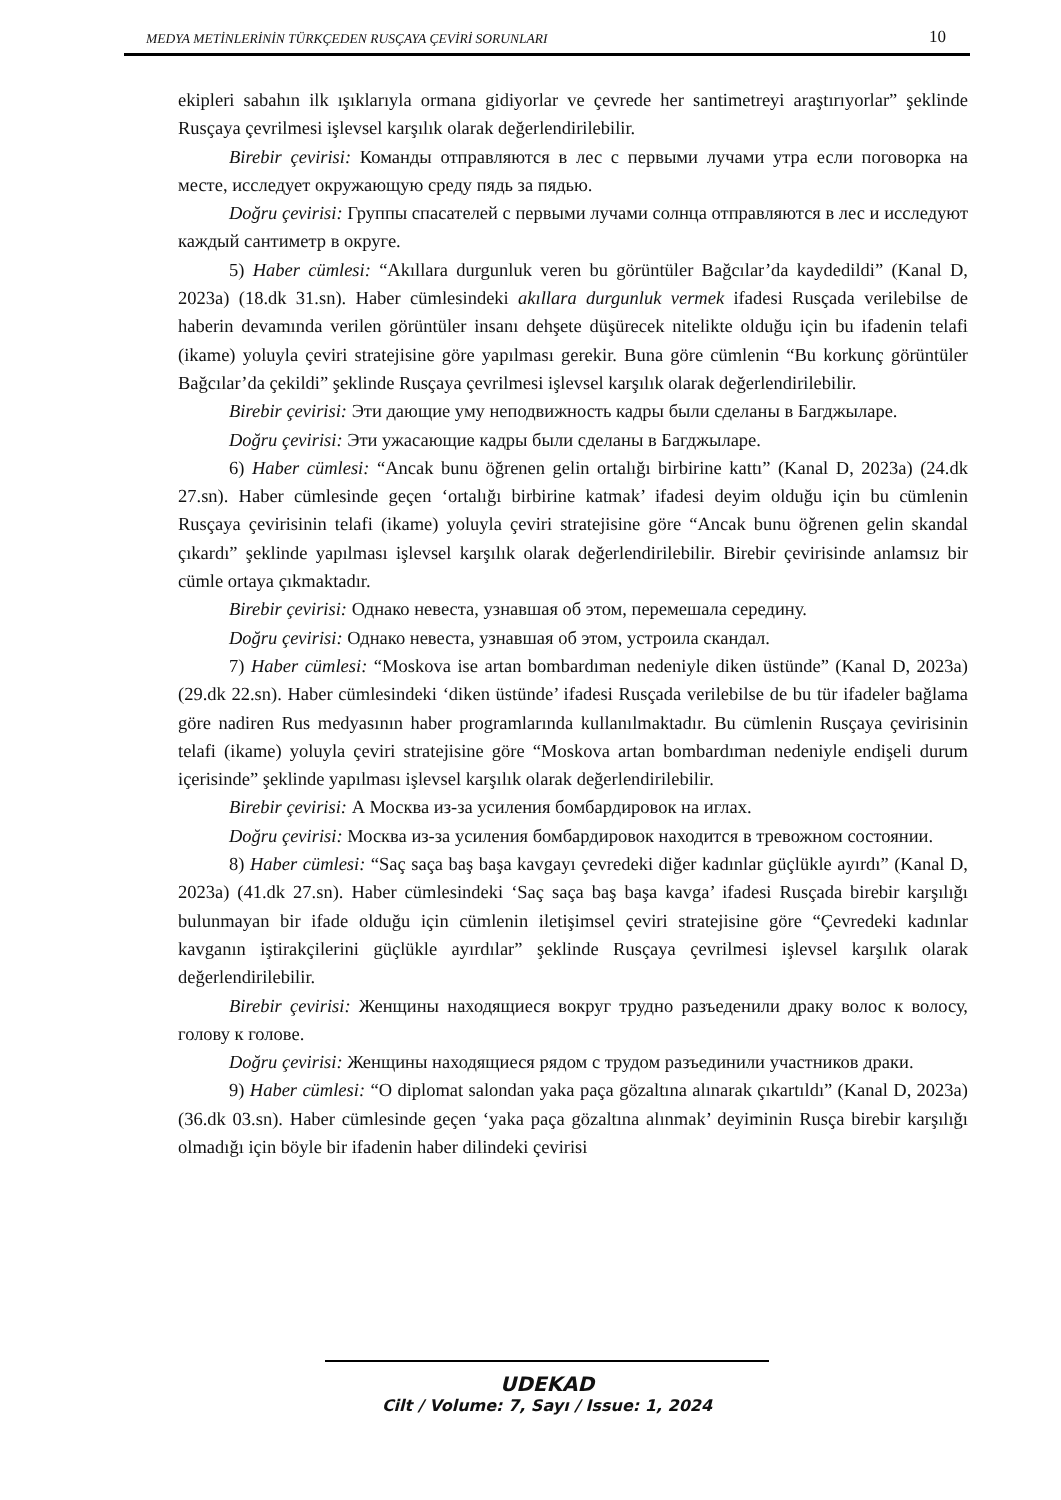MEDYA METİNLERİNİN TÜRKÇEDEN RUSÇAYA ÇEVİRİ SORUNLARI 10
ekipleri sabahın ilk ışıklarıyla ormana gidiyorlar ve çevrede her santimetreyi araştırıyorlar” şeklinde Rusçaya çevrilmesi işlevsel karşılık olarak değerlendirilebilir.
Birebir çevirisi: Команды отправляются в лес с первыми лучами утра если поговорка на месте, исследует окружающую среду пядь за пядью.
Doğru çevirisi: Группы спасателей с первыми лучами солнца отправляются в лес и исследуют каждый сантиметр в округе.
5) Haber cümlesi: “Akıllara durgunluk veren bu görüntüler Bağcılar’da kaydedildi” (Kanal D, 2023a) (18.dk 31.sn). Haber cümlesindeki akıllara durgunluk vermek ifadesi Rusçada verilebilse de haberin devamında verilen görüntüler insanı dehşete düşürecek nitelikte olduğu için bu ifadenin telafi (ikame) yoluyla çeviri stratejisine göre yapılması gerekir. Buna göre cümlenin “Bu korkunç görüntüler Bağcılar’da çekildi” şeklinde Rusçaya çevrilmesi işlevsel karşılık olarak değerlendirilebilir.
Birebir çevirisi: Эти дающие уму неподвижность кадры были сделаны в Багджыларе.
Doğru çevirisi: Эти ужасающие кадры были сделаны в Багджыларе.
6) Haber cümlesi: “Ancak bunu öğrenen gelin ortalığı birbirine kattı” (Kanal D, 2023a) (24.dk 27.sn). Haber cümlesinde geçen ‘ortalığı birbirine katmak’ ifadesi deyim olduğu için bu cümlenin Rusçaya çevirisinin telafi (ikame) yoluyla çeviri stratejisine göre “Ancak bunu öğrenen gelin skandal çıkardı” şeklinde yapılması işlevsel karşılık olarak değerlendirilebilir. Birebir çevirisinde anlamsız bir cümle ortaya çıkmaktadır.
Birebir çevirisi: Однако невеста, узнавшая об этом, перемешала середину.
Doğru çevirisi: Однако невеста, узнавшая об этом, устроила скандал.
7) Haber cümlesi: “Moskova ise artan bombardıman nedeniyle diken üstünde” (Kanal D, 2023a) (29.dk 22.sn). Haber cümlesindeki ‘diken üstünde’ ifadesi Rusçada verilebilse de bu tür ifadeler bağlama göre nadiren Rus medyasının haber programlarında kullanılmaktadır. Bu cümlenin Rusçaya çevirisinin telafi (ikame) yoluyla çeviri stratejisine göre “Moskova artan bombardıman nedeniyle endişeli durum içerisinde” şeklinde yapılması işlevsel karşılık olarak değerlendirilebilir.
Birebir çevirisi: А Москва из-за усиления бомбардировок на иглах.
Doğru çevirisi: Москва из-за усиления бомбардировок находится в тревожном состоянии.
8) Haber cümlesi: “Saç saça baş başa kavgayı çevredeki diğer kadınlar güçlükle ayırdı” (Kanal D, 2023a) (41.dk 27.sn). Haber cümlesindeki ‘Saç saça baş başa kavga’ ifadesi Rusçada birebir karşılığı bulunmayan bir ifade olduğu için cümlenin iletişimsel çeviri stratejisine göre “Çevredeki kadınlar kavganın iştirakçilerini güçlükle ayırdılar” şeklinde Rusçaya çevrilmesi işlevsel karşılık olarak değerlendirilebilir.
Birebir çevirisi: Женщины находящиеся вокруг трудно разъеденили драку волос к волосу, голову к голове.
Doğru çevirisi: Женщины находящиеся рядом с трудом разъединили участников драки.
9) Haber cümlesi: “O diplomat salondan yaka paça gözaltına alınarak çıkartıldı” (Kanal D, 2023a) (36.dk 03.sn). Haber cümlesinde geçen ‘yaka paça gözaltına alınmak’ deyiminin Rusça birebir karşılığı olmadığı için böyle bir ifadenin haber dilindeki çevirisi
UDEKAD
Cilt / Volume: 7, Sayı / Issue: 1, 2024